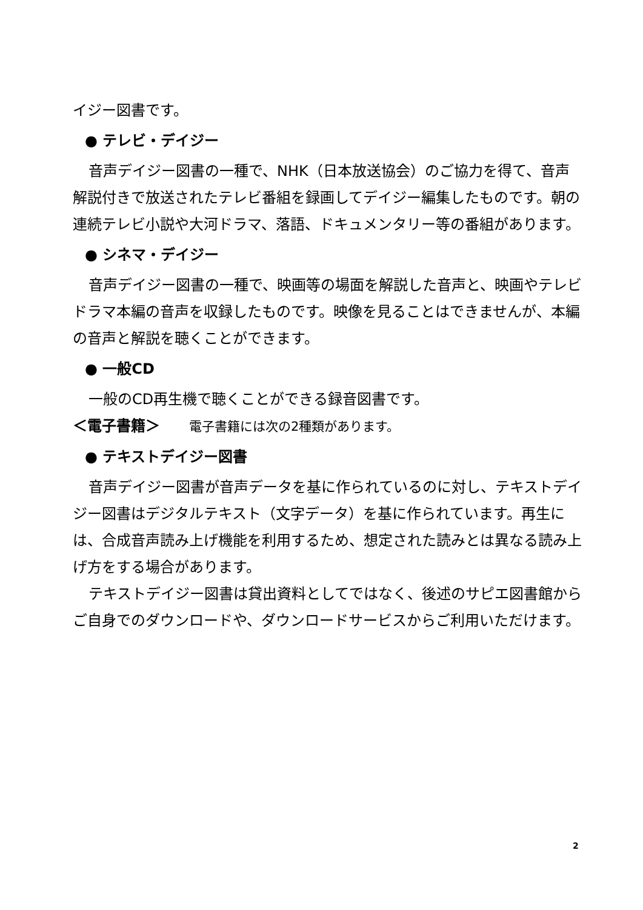イジー図書です。
● テレビ・デイジー
音声デイジー図書の一種で、NHK（日本放送協会）のご協力を得て、音声解説付きで放送されたテレビ番組を録画してデイジー編集したものです。朝の連続テレビ小説や大河ドラマ、落語、ドキュメンタリー等の番組があります。
● シネマ・デイジー
音声デイジー図書の一種で、映画等の場面を解説した音声と、映画やテレビドラマ本編の音声を収録したものです。映像を見ることはできませんが、本編の音声と解説を聴くことができます。
● 一般CD
一般のCD再生機で聴くことができる録音図書です。
＜電子書籍＞　　電子書籍には次の2種類があります。
● テキストデイジー図書
音声デイジー図書が音声データを基に作られているのに対し、テキストデイジー図書はデジタルテキスト（文字データ）を基に作られています。再生には、合成音声読み上げ機能を利用するため、想定された読みとは異なる読み上げ方をする場合があります。
テキストデイジー図書は貸出資料としてではなく、後述のサピエ図書館からご自身でのダウンロードや、ダウンロードサービスからご利用いただけます。
2